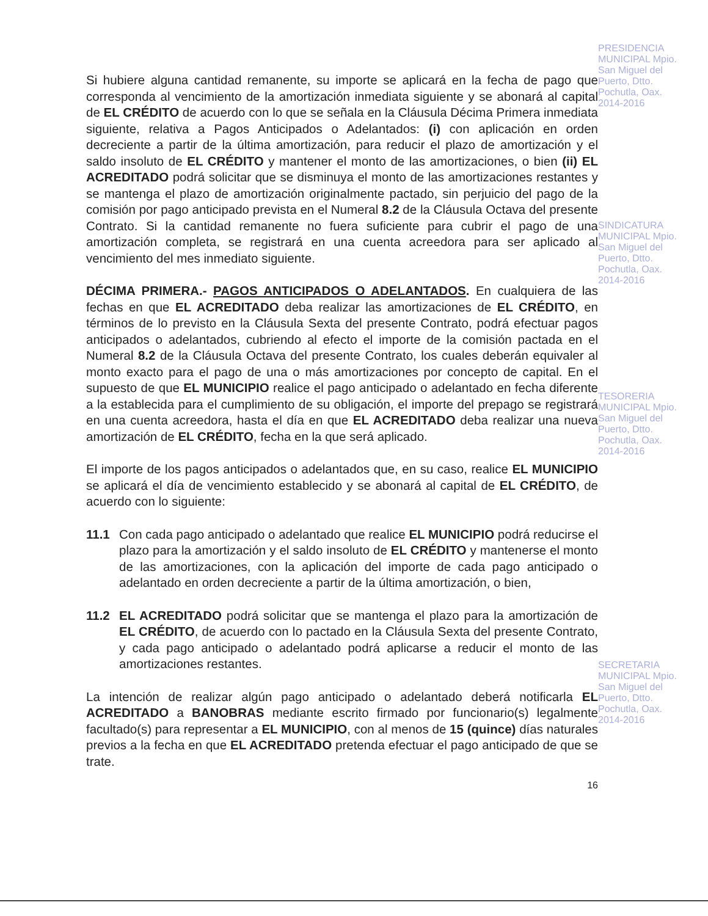Si hubiere alguna cantidad remanente, su importe se aplicará en la fecha de pago que corresponda al vencimiento de la amortización inmediata siguiente y se abonará al capital de EL CRÉDITO de acuerdo con lo que se señala en la Cláusula Décima Primera inmediata siguiente, relativa a Pagos Anticipados o Adelantados: (i) con aplicación en orden decreciente a partir de la última amortización, para reducir el plazo de amortización y el saldo insoluto de EL CRÉDITO y mantener el monto de las amortizaciones, o bien (ii) EL ACREDITADO podrá solicitar que se disminuya el monto de las amortizaciones restantes y se mantenga el plazo de amortización originalmente pactado, sin perjuicio del pago de la comisión por pago anticipado prevista en el Numeral 8.2 de la Cláusula Octava del presente Contrato. Si la cantidad remanente no fuera suficiente para cubrir el pago de una amortización completa, se registrará en una cuenta acreedora para ser aplicado al vencimiento del mes inmediato siguiente.
DÉCIMA PRIMERA.- PAGOS ANTICIPADOS O ADELANTADOS. En cualquiera de las fechas en que EL ACREDITADO deba realizar las amortizaciones de EL CRÉDITO, en términos de lo previsto en la Cláusula Sexta del presente Contrato, podrá efectuar pagos anticipados o adelantados, cubriendo al efecto el importe de la comisión pactada en el Numeral 8.2 de la Cláusula Octava del presente Contrato, los cuales deberán equivaler al monto exacto para el pago de una o más amortizaciones por concepto de capital. En el supuesto de que EL MUNICIPIO realice el pago anticipado o adelantado en fecha diferente a la establecida para el cumplimiento de su obligación, el importe del prepago se registrará en una cuenta acreedora, hasta el día en que EL ACREDITADO deba realizar una nueva amortización de EL CRÉDITO, fecha en la que será aplicado.
El importe de los pagos anticipados o adelantados que, en su caso, realice EL MUNICIPIO se aplicará el día de vencimiento establecido y se abonará al capital de EL CRÉDITO, de acuerdo con lo siguiente:
11.1 Con cada pago anticipado o adelantado que realice EL MUNICIPIO podrá reducirse el plazo para la amortización y el saldo insoluto de EL CRÉDITO y mantenerse el monto de las amortizaciones, con la aplicación del importe de cada pago anticipado o adelantado en orden decreciente a partir de la última amortización, o bien,
11.2 EL ACREDITADO podrá solicitar que se mantenga el plazo para la amortización de EL CRÉDITO, de acuerdo con lo pactado en la Cláusula Sexta del presente Contrato, y cada pago anticipado o adelantado podrá aplicarse a reducir el monto de las amortizaciones restantes.
La intención de realizar algún pago anticipado o adelantado deberá notificarla EL ACREDITADO a BANOBRAS mediante escrito firmado por funcionario(s) legalmente facultado(s) para representar a EL MUNICIPIO, con al menos de 15 (quince) días naturales previos a la fecha en que EL ACREDITADO pretenda efectuar el pago anticipado de que se trate.
16
PRESIDENCIA MUNICIPAL Mpio. San Miguel del Puerto, Dtto. Pochutla, Oax. 2014-2016
SINDICATURA MUNICIPAL Mpio. San Miguel del Puerto, Dtto. Pochutla, Oax. 2014-2016
TESORERIA MUNICIPAL Mpio. San Miguel del Puerto, Dtto. Pochutla, Oax. 2014-2016
SECRETARIA MUNICIPAL Mpio. San Miguel del Puerto, Dtto. Pochutla, Oax. 2014-2016